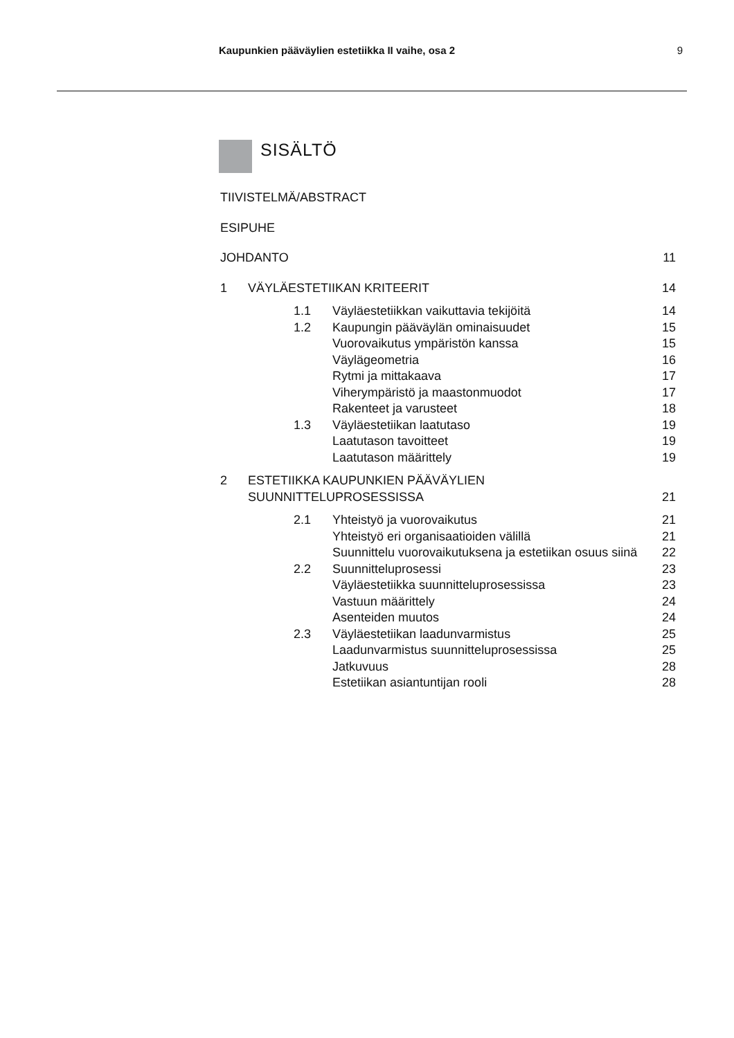Kaupunkien pääväylien estetiikka II vaihe, osa 2 9
SISÄLTÖ
| TIIVISTELMÄ/ABSTRACT | | | |
| ESIPUHE | | | |
| JOHDANTO | | | 11 |
| 1 | VÄYLÄESTETIIKAN KRITEERIT | | 14 |
| | 1.1 | Väyläestetiikkan vaikuttavia tekijöitä | 14 |
| | 1.2 | Kaupungin pääväylän ominaisuudet | 15 |
| | | Vuorovaikutus ympäristön kanssa | 15 |
| | | Väylägeometria | 16 |
| | | Rytmi ja mittakaava | 17 |
| | | Viherympäristö ja maastonmuodot | 17 |
| | | Rakenteet ja varusteet | 18 |
| | 1.3 | Väyläestetiikan laatutaso | 19 |
| | | Laatutason tavoitteet | 19 |
| | | Laatutason määrittely | 19 |
| 2 | ESTETIIKKA KAUPUNKIEN PÄÄVÄYLIEN SUUNNITTELUPROSESSISSA | | 21 |
| | 2.1 | Yhteistyö ja vuorovaikutus | 21 |
| | | Yhteistyö eri organisaatioiden välillä | 21 |
| | | Suunnittelu vuorovaikutuksena ja estetiikan osuus siinä | 22 |
| | 2.2 | Suunnitteluprosessi | 23 |
| | | Väyläestetiikka suunnitteluprosessissa | 23 |
| | | Vastuun määrittely | 24 |
| | | Asenteiden muutos | 24 |
| | 2.3 | Väyläestetiikan laadunvarmistus | 25 |
| | | Laadunvarmistus suunnitteluprosessissa | 25 |
| | | Jatkuvuus | 28 |
| | | Estetiikan asiantuntijan rooli | 28 |